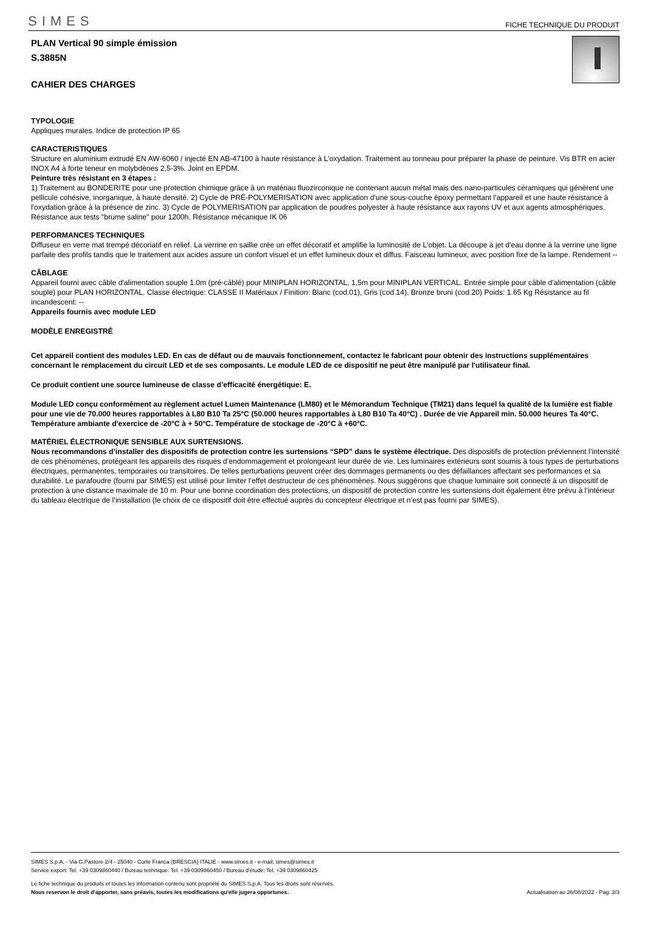SIMES FICHE TECHNIQUE DU PRODUIT
PLAN Vertical 90 simple émission
S.3885N
CAHIER DES CHARGES
TYPOLOGIE
Appliques murales. Indice de protection IP 65
CARACTERISTIQUES
Structure en aluminium extrudé EN AW-6060 / injecté EN AB-47100 à haute résistance à L'oxydation. Traitement au tonneau pour préparer la phase de peinture. Vis BTR en acier INOX A4 à forte teneur en molybdènes 2,5-3%. Joint en EPDM.
Peinture très résistant en 3 étapes :
1) Traitement au BONDERITE pour une protection chimique grâce à un matériau fluozirconique ne contenant aucun métal mais des nano-particules céramiques qui génèrent une pellicule cohésive, inorganique, à haute densité. 2) Cycle de PRÉ-POLYMERISATION avec application d'une sous-couche époxy permettant l'appareil et une haute résistance à l'oxydation grâce à la présence de zinc. 3) Cycle de POLYMERISATION par application de poudres polyester à haute résistance aux rayons UV et aux agents atmosphériques. Résistance aux tests "brume saline" pour 1200h. Résistance mécanique IK 06
PERFORMANCES TECHNIQUES
Diffuseur en verre mat trempé décoriatif en relief. La verrine en saillie crée un effet décoratif et amplifie la luminosité de L'objet. La découpe à jet d'eau donne à la verrine une ligne parfaite des profils tandis que le traitement aux acides assure un confort visuel et un effet lumineux doux et diffus. Faisceau lumineux, avec position fixe de la lampe. Rendement --
CÂBLAGE
Appareil fourni avec câble d'alimentation souple 1.0m (pré-câblé) pour MINIPLAN HORIZONTAL, 1,5m pour MINIPLAN VERTICAL. Entrée simple pour câble d'alimentation (câble souple) pour PLAN HORIZONTAL. Classe électrique: CLASSE II Matériaux / Finition: Blanc (cod.01), Gris (cod.14), Bronze bruni (cod.20) Poids: 1.65 Kg Résistance au fil incandescent: --
Appareils fournis avec module LED
MODÈLE ENREGISTRÉ
Cet appareil contient des modules LED. En cas de défaut ou de mauvais fonctionnement, contactez le fabricant pour obtenir des instructions supplémentaires concernant le remplacement du circuit LED et de ses composants. Le module LED de ce dispositif ne peut être manipulé par l'utilisateur final.
Ce produit contient une source lumineuse de classe d’efficacité énergétique: E.
Module LED conçu conformément au règlement actuel Lumen Maintenance (LM80) et le Mémorandum Technique (TM21) dans lequel la qualité de la lumière est fiable pour une vie de 70.000 heures rapportables à L80 B10 Ta 25°C (50.000 heures rapportables à L80 B10 Ta 40°C) . Durée de vie Appareil min. 50.000 heures Ta 40°C. Température ambiante d'exercice de -20°C à + 50°C. Température de stockage de -20°C à +60°C.
MATÉRIEL ÉLECTRONIQUE SENSIBLE AUX SURTENSIONS.
Nous recommandons d’installer des dispositifs de protection contre les surtensions “SPD” dans le système électrique. Des dispositifs de protection préviennent l’intensité de ces phénomènes, protégeant les appareils des risques d’endommagement et prolongeant leur durée de vie. Les luminaires extérieurs sont soumis à tous types de perturbations électriques, permanentes, temporaires ou transitoires. De telles perturbations peuvent créer des dommages permanents ou des défaillances affectant ses performances et sa durabilité. Le parafoudre (fourni par SIMES) est utilisé pour limiter l’effet destructeur de ces phénomènes. Nous suggérons que chaque luminaire soit connecté à un dispositif de protection à une distance maximale de 10 m. Pour une bonne coordination des protections, un dispositif de protection contre les surtensions doit également être prévu à l’intérieur du tableau électrique de l’installation (le choix de ce dispositif doit être effectué auprès du concepteur électrique et n’est pas fourni par SIMES).
SIMES S.p.A. - Via G.Pastore 2/4 - 25040 - Corte Franca (BRESCIA) ITALIE - www.simes.it - e-mail: simes@simes.it
Service export: Tel. +39 0309860440 / Bureau technique: Tel. +39 0309860450 / Bureau d'étude: Tel. +39 0309860425
Le fiche technique du produits et toutes les information contenu sont propriété du SIMES S.p.A. Tous les droits sont réservés.
Nous reservon le droit d'apporter, sans préavis, toutes les modifications qu'elle jugera opportunes. Actualisation au 26/08/2022 - Pag. 2/3